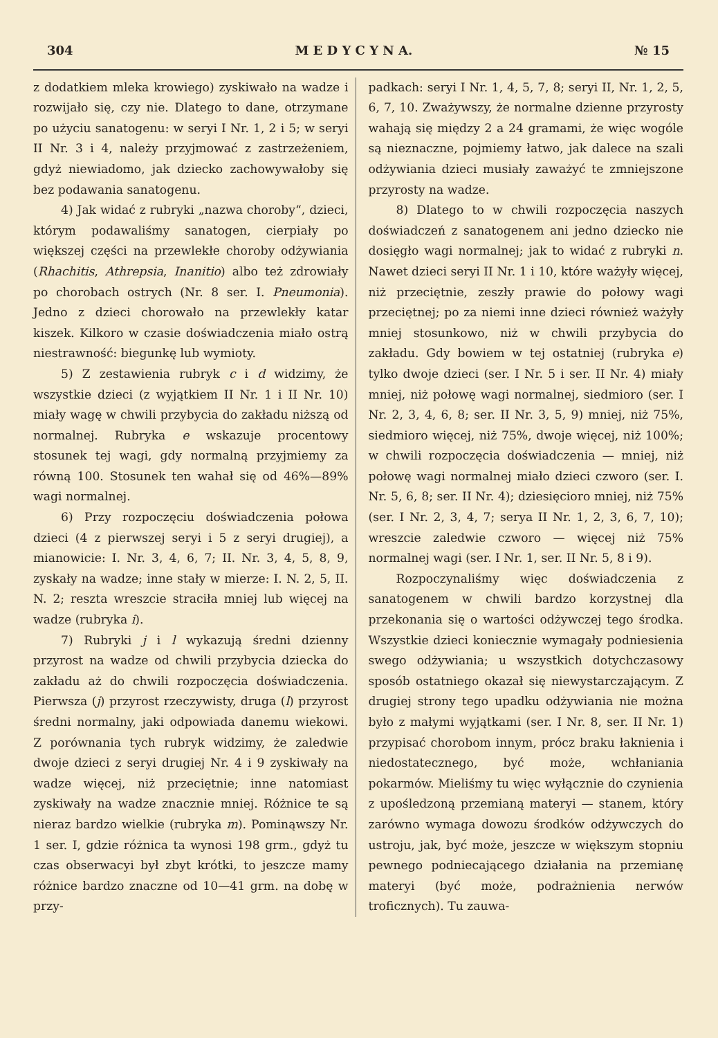304 M E D Y C Y N A. № 15
z dodatkiem mleka krowiego) zyskiwało na wadze i rozwijało się, czy nie. Dlatego to dane, otrzymane po użyciu sanatogenu: w seryi I Nr. 1, 2 i 5; w seryi II Nr. 3 i 4, należy przyjmować z zastrzeżeniem, gdyż niewiadomo, jak dziecko zachowywałoby się bez podawania sanatogenu.
4) Jak widać z rubryki „nazwa choroby“, dzieci, którym podawaliśmy sanatogen, cierpiały po większej części na przewlekłe choroby odżywiania (Rhachitis, Athrepsia, Inanitio) albo też zdrowiały po chorobach ostrych (Nr. 8 ser. I. Pneumonia). Jedno z dzieci chorowało na przewlekły katar kiszek. Kilkoro w czasie doświadczenia miało ostrą niestrawność: biegunkę lub wymioty.
5) Z zestawienia rubryk c i d widzimy, że wszystkie dzieci (z wyjątkiem II Nr. 1 i II Nr. 10) miały wagę w chwili przybycia do zakładu niższą od normalnej. Rubryka e wskazuje procentowy stosunek tej wagi, gdy normalną przyjmiemy za równą 100. Stosunek ten wahał się od 46%—89% wagi normalnej.
6) Przy rozpoczęciu doświadczenia połowa dzieci (4 z pierwszej seryi i 5 z seryi drugiej), a mianowicie: I. Nr. 3, 4, 6, 7; II. Nr. 3, 4, 5, 8, 9, zyskały na wadze; inne stały w mierze: I. N. 2, 5, II. N. 2; reszta wreszcie straciła mniej lub więcej na wadze (rubryka i).
7) Rubryki j i l wykazują średni dzienny przyrost na wadze od chwili przybycia dziecka do zakładu aż do chwili rozpoczęcia doświadczenia. Pierwsza (j) przyrost rzeczywisty, druga (l) przyrost średni normalny, jaki odpowiada danemu wiekowi. Z porównania tych rubryk widzimy, że zaledwie dwoje dzieci z seryi drugiej Nr. 4 i 9 zyskiwały na wadze więcej, niż przeciętnie; inne natomiast zyskiwały na wadze znacznie mniej. Różnice te są nieraz bardzo wielkie (rubryka m). Pominąwszy Nr. 1 ser. I, gdzie różnica ta wynosi 198 grm., gdyż tu czas obserwacyi był zbyt krótki, to jeszcze mamy różnice bardzo znaczne od 10—41 grm. na dobę w przy-
padkach: seryi I Nr. 1, 4, 5, 7, 8; seryi II, Nr. 1, 2, 5, 6, 7, 10. Zważywszy, że normalne dzienne przyrosty wahają się między 2 a 24 gramami, że więc wogóle są nieznaczne, pojmiemy łatwo, jak dalece na szali odżywiania dzieci musiały zaważyć te zmniejszone przyrosty na wadze.
8) Dlatego to w chwili rozpoczęcia naszych doświadczeń z sanatogenem ani jedno dziecko nie dosięgło wagi normalnej; jak to widać z rubryki n. Nawet dzieci seryi II Nr. 1 i 10, które ważyły więcej, niż przeciętnie, zeszły prawie do połowy wagi przeciętnej; po za niemi inne dzieci również ważyły mniej stosunkowo, niż w chwili przybycia do zakładu. Gdy bowiem w tej ostatniej (rubryka e) tylko dwoje dzieci (ser. I Nr. 5 i ser. II Nr. 4) miały mniej, niż połowę wagi normalnej, siedmioro (ser. I Nr. 2, 3, 4, 6, 8; ser. II Nr. 3, 5, 9) mniej, niż 75%, siedmioro więcej, niż 75%, dwoje więcej, niż 100%; w chwili rozpoczęcia doświadczenia — mniej, niż połowę wagi normalnej miało dzieci czworo (ser. I. Nr. 5, 6, 8; ser. II Nr. 4); dziesięcioro mniej, niż 75% (ser. I Nr. 2, 3, 4, 7; serya II Nr. 1, 2, 3, 6, 7, 10); wreszcie zaledwie czworo — więcej niż 75% normalnej wagi (ser. I Nr. 1, ser. II Nr. 5, 8 i 9).
Rozpoczynaliśmy więc doświadczenia z sanatogenem w chwili bardzo korzystnej dla przekonania się o wartości odżywczej tego środka. Wszystkie dzieci koniecznie wymagały podniesienia swego odżywiania; u wszystkich dotychczasowy sposób ostatniego okazał się niewystarczającym. Z drugiej strony tego upadku odżywiania nie można było z małymi wyjątkami (ser. I Nr. 8, ser. II Nr. 1) przypisać chorobom innym, prócz braku łaknienia i niedostatecznego, być może, wchłaniania pokarmów. Mieliśmy tu więc wyłącznie do czynienia z upośledzoną przemianą materyi — stanem, który zarówno wymaga dowozu środków odżywczych do ustroju, jak, być może, jeszcze w większym stopniu pewnego podniecającego działania na przemianę materyi (być może, podrażnienia nerwów troficznych). Tu zauwa-